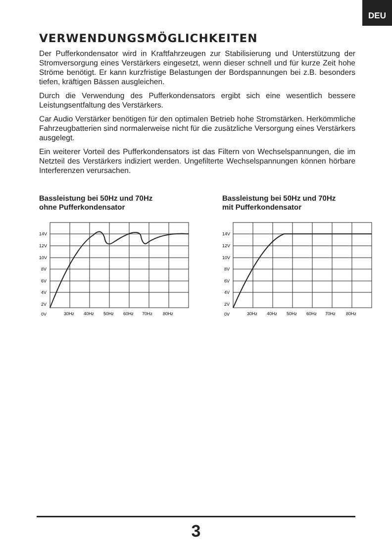DEU
VERWENDUNGSMÖGLICHKEITEN
Der Pufferkondensator wird in Kraftfahrzeugen zur Stabilisierung und Unterstützung der Stromversorgung eines Verstärkers eingesetzt, wenn dieser schnell und für kurze Zeit hohe Ströme benötigt. Er kann kurzfristige Belastungen der Bordspannungen bei z.B. besonders tiefen, kräftigen Bässen ausgleichen.
Durch die Verwendung des Pufferkondensators ergibt sich eine wesentlich bessere Leistungsentfaltung des Verstärkers.
Car Audio Verstärker benötigen für den optimalen Betrieb hohe Stromstärken. Herkömmliche Fahrzeugbatterien sind normalerweise nicht für die zusätzliche Versorgung eines Verstärkers ausgelegt.
Ein weiterer Vorteil des Pufferkondensators ist das Filtern von Wechselspannungen, die im Netzteil des Verstärkers indiziert werden. Ungefilterte Wechselspannungen können hörbare Interferenzen verursachen.
Bassleistung bei 50Hz und 70Hz
ohne Pufferkondensator
14V
12V
10V
8V
6V
4V
2V
0V
30Hz
40Hz
50Hz
60Hz
70Hz
80Hz
Bassleistung bei 50Hz und 70Hz
mit Pufferkondensator
14V
12V
10V
8V
6V
4V
2V
0V
30Hz
40Hz
50Hz
60Hz
70Hz
80Hz
3